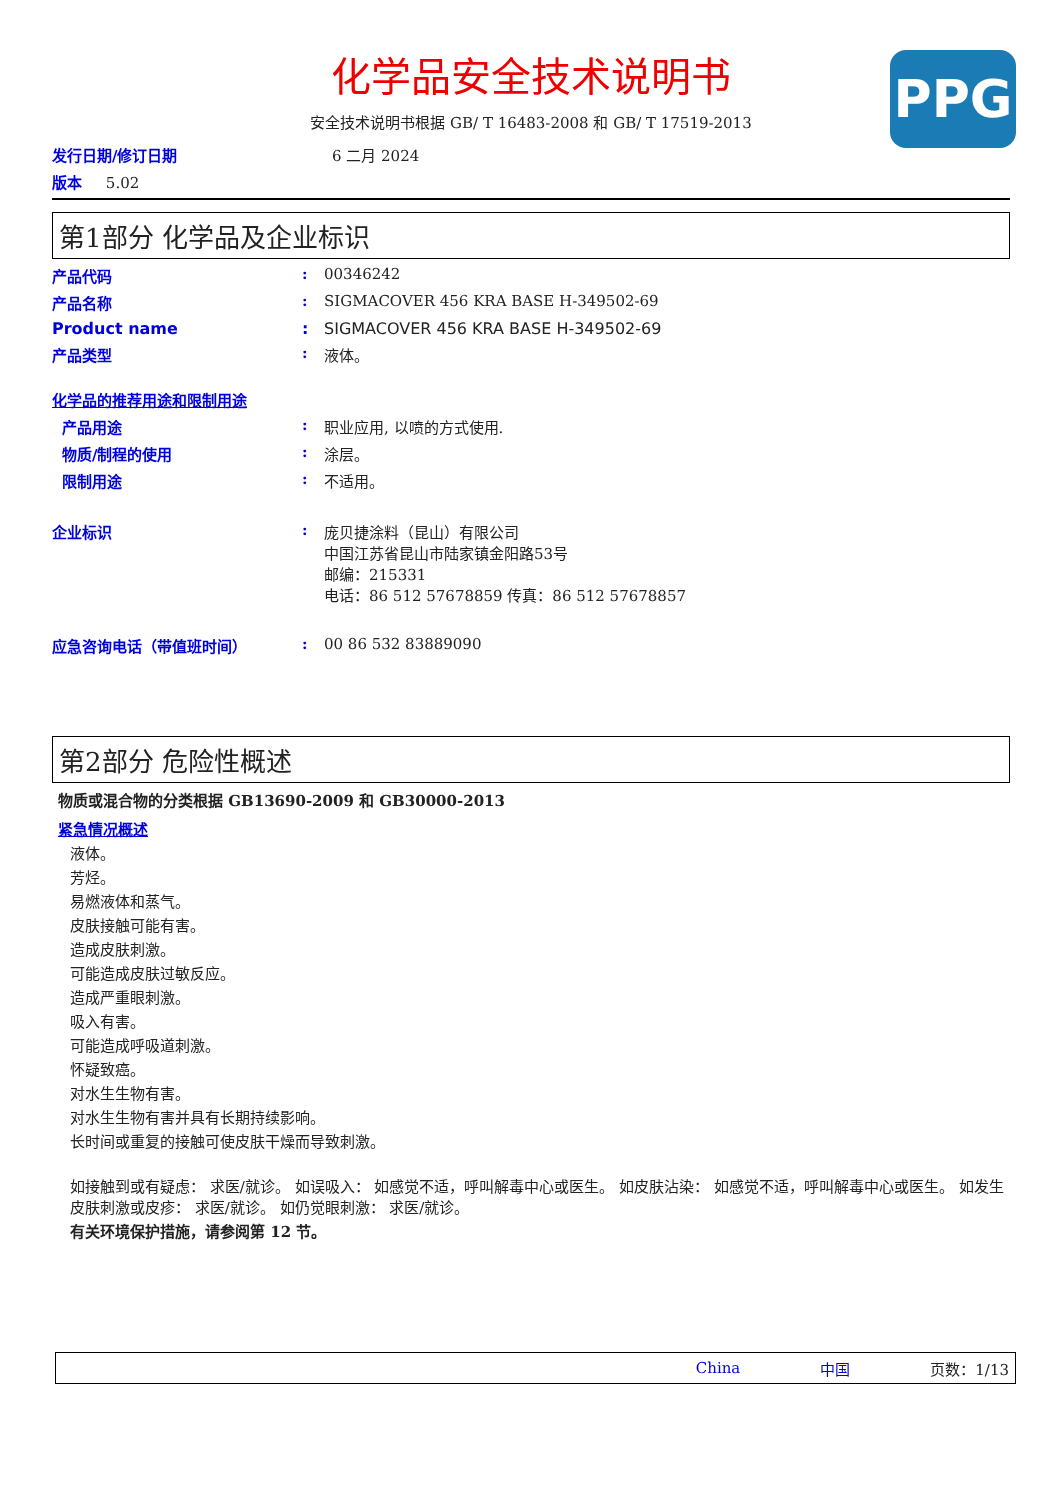PPG
化学品安全技术说明书
安全技术说明书根据 GB/ T 16483-2008 和 GB/ T 17519-2013
发行日期/修订日期 6 二月 2024
版本 5.02
第1部分 化学品及企业标识
产品代码: 00346242
产品名称: SIGMACOVER 456 KRA BASE H-349502-69
Product name: SIGMACOVER 456 KRA BASE H-349502-69
产品类型: 液体。
化学品的推荐用途和限制用途
产品用途: 职业应用, 以喷的方式使用.
物质/制程的使用: 涂层。
限制用途: 不适用。
企业标识: 庞贝捷涂料（昆山）有限公司
中国江苏省昆山市陆家镇金阳路53号
邮编：215331
电话：86 512 57678859 传真：86 512 57678857
应急咨询电话（带值班时间）: 00 86 532 83889090
第2部分 危险性概述
物质或混合物的分类根据 GB13690-2009 和 GB30000-2013
紧急情况概述
液体。
芳烃。
易燃液体和蒸气。
皮肤接触可能有害。
造成皮肤刺激。
可能造成皮肤过敏反应。
造成严重眼刺激。
吸入有害。
可能造成呼吸道刺激。
怀疑致癌。
对水生生物有害。
对水生生物有害并具有长期持续影响。
长时间或重复的接触可使皮肤干燥而导致刺激。
如接触到或有疑虑： 求医/就诊。 如误吸入： 如感觉不适，呼叫解毒中心或医生。 如皮肤沾染： 如感觉不适，呼叫解毒中心或医生。 如发生皮肤刺激或皮疹： 求医/就诊。 如仍觉眼刺激： 求医/就诊。
有关环境保护措施，请参阅第 12 节。
China 中国 页数：1/13